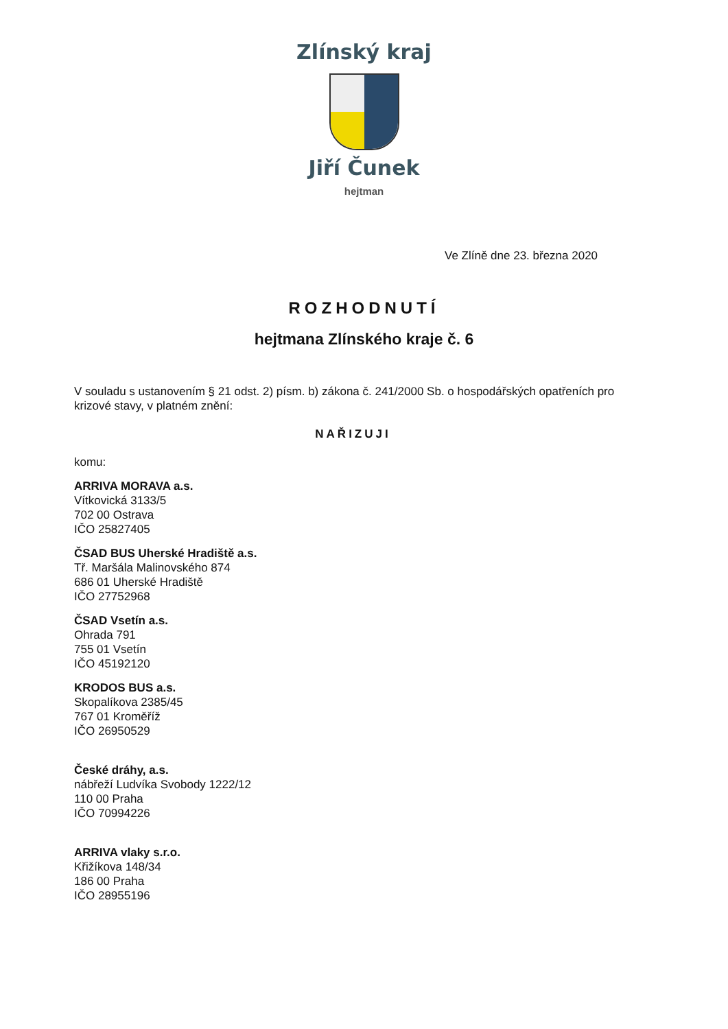Zlínský kraj
Jiří Čunek
hejtman
Ve Zlíně dne 23. března 2020
ROZHODNUTÍ
hejtmana Zlínského kraje č. 6
V souladu s ustanovením § 21 odst. 2) písm. b) zákona č. 241/2000 Sb. o hospodářských opatřeních pro krizové stavy, v platném znění:
NAŘIZUJI
komu:
ARRIVA MORAVA a.s.
Vítkovická 3133/5
702 00 Ostrava
IČO 25827405
ČSAD BUS Uherské Hradiště a.s.
Tř. Maršála Malinovského 874
686 01 Uherské Hradiště
IČO 27752968
ČSAD Vsetín a.s.
Ohrada 791
755 01 Vsetín
IČO 45192120
KRODOS BUS a.s.
Skopalíkova 2385/45
767 01 Kroměříž
IČO 26950529
České dráhy, a.s.
nábřeží Ludvíka Svobody 1222/12
110 00 Praha
IČO 70994226
ARRIVA vlaky s.r.o.
Křižíkova 148/34
186 00 Praha
IČO 28955196